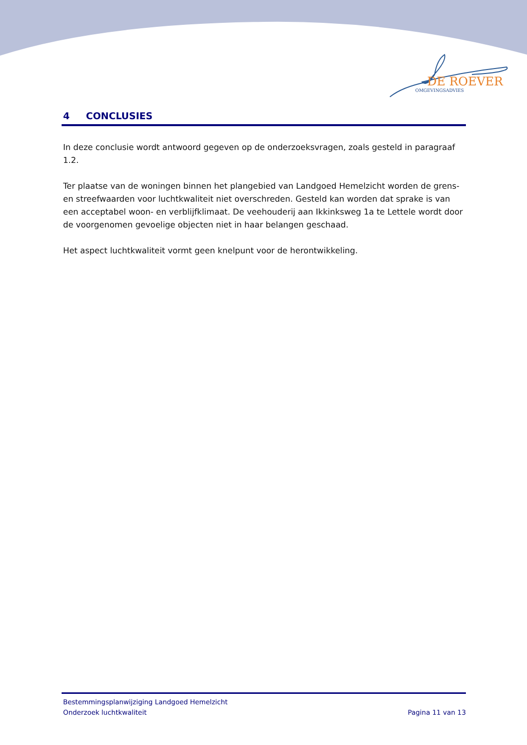DE ROEVER
OMGEVINGSADVIES
4 CONCLUSIES
In deze conclusie wordt antwoord gegeven op de onderzoeksvragen, zoals gesteld in paragraaf 1.2.
Ter plaatse van de woningen binnen het plangebied van Landgoed Hemelzicht worden de grens- en streefwaarden voor luchtkwaliteit niet overschreden. Gesteld kan worden dat sprake is van een acceptabel woon- en verblijfklimaat. De veehouderij aan Ikkinksweg 1a te Lettele wordt door de voorgenomen gevoelige objecten niet in haar belangen geschaad.
Het aspect luchtkwaliteit vormt geen knelpunt voor de herontwikkeling.
Bestemmingsplanwijziging Landgoed Hemelzicht
Onderzoek luchtkwaliteit Pagina 11 van 13